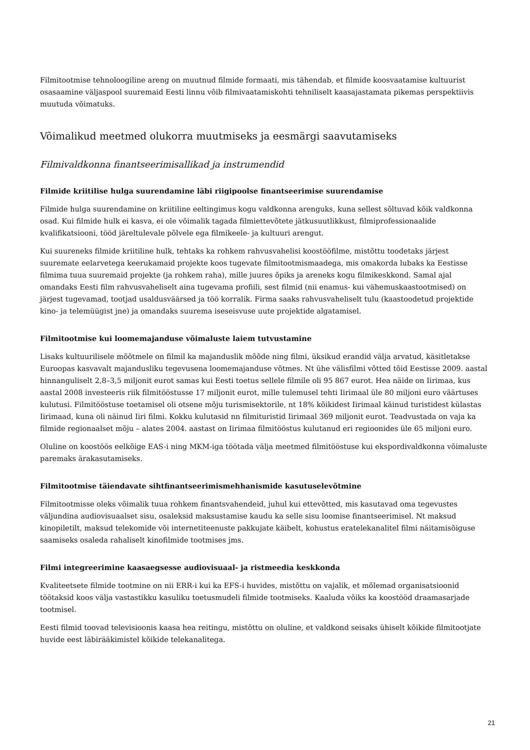Filmitootmise tehnoloogiline areng on muutnud filmide formaati, mis tähendab, et filmide koosvaatamise kultuurist osasaamine väljaspool suuremaid Eesti linnu võib filmivaatamiskohti tehniliselt kaasajastamata pikemas perspektiivis muutuda võimatuks.
Võimalikud meetmed olukorra muutmiseks ja eesmärgi saavutamiseks
Filmivaldkonna finantseerimisallikad ja instrumendid
Filmide kriitilise hulga suurendamine läbi riigipoolse finantseerimise suurendamise
Filmide hulga suurendamine on kriitiline eeltingimus kogu valdkonna arenguks, kuna sellest sõltuvad kõik valdkonna osad. Kui filmide hulk ei kasva, ei ole võimalik tagada filmiettevõtete jätkusuutlikkust, filmiprofessionaalide kvalifikatsiooni, tööd järeltulevale põlvele ega filmikeele- ja kultuuri arengut.
Kui suureneks filmide kriitiline hulk, tehtaks ka rohkem rahvusvahelisi koostööfilme, mistõttu toodetaks järjest suuremate eelarvetega keerukamaid projekte koos tugevate filmitootmismaadega, mis omakorda lubaks ka Eestisse filmima tuua suuremaid projekte (ja rohkem raha), mille juures õpiks ja areneks kogu filmikeskkond. Samal ajal omandaks Eesti film rahvusvaheliselt aina tugevama profiili, sest filmid (nii enamus- kui vähemuskaastootmised) on järjest tugevamad, tootjad usaldusväärsed ja töö korralik. Firma saaks rahvusvaheliselt tulu (kaastoodetud projektide kino- ja telemüügist jne) ja omandaks suurema iseseisvuse uute projektide algatamisel.
Filmitootmise kui loomemajanduse võimaluste laiem tutvustamine
Lisaks kultuurilisele mõõtmele on filmil ka majanduslik mõõde ning filmi, üksikud erandid välja arvatud, käsitletakse Euroopas kasvavalt majandusliku tegevusena loomemajanduse võtmes. Nt ühe välisfilmi võtted tõid Eestisse 2009. aastal hinnanguliselt 2,8–3,5 miljonit eurot samas kui Eesti toetus sellele filmile oli 95 867 eurot. Hea näide on Iirimaa, kus aastal 2008 investeeris riik filmitööstusse 17 miljonit eurot, mille tulemusel tehti Iirimaal üle 80 miljoni euro väärtuses kulutusi. Filmitööstuse toetamisel oli otsene mõju turismisektorile, nt 18% kõikidest Iirimaal käinud turistidest külastas Iirimaad, kuna oli näinud Iiri filmi. Kokku kulutasid nn filmituristid Iirimaal 369 miljonit eurot. Teadvustada on vaja ka filmide regionaalset mõju – alates 2004. aastast on Iirimaa filmitööstus kulutanud eri regioonides üle 65 miljoni euro.
Oluline on koostöös eelkõige EAS-i ning MKM-iga töötada välja meetmed filmitööstuse kui ekspordivaldkonna võimaluste paremaks ärakasutamiseks.
Filmitootmise täiendavate sihtfinantseerimismehhanismide kasutuselevõtmine
Filmitootmisse oleks võimalik tuua rohkem finantsvahendeid, juhul kui ettevõtted, mis kasutavad oma tegevustes väljundina audiovisuaalset sisu, osaleksid maksustamise kaudu ka selle sisu loomise finantseerimisel. Nt maksud kinopiletilt, maksud telekomide või internetiteenuste pakkujate käibelt, kohustus eratelekanalitel filmi näitamisõiguse saamiseks osaleda rahaliselt kinofilmide tootmises jms.
Filmi integreerimine kaasaegsesse audiovisuaal- ja ristmeedia keskkonda
Kvaliteetsete filmide tootmine on nii ERR-i kui ka EFS-i huvides, mistõttu on vajalik, et mõlemad organisatsioonid töötaksid koos välja vastastikku kasuliku toetusmudeli filmide tootmiseks. Kaaluda võiks ka koostööd draamasarjade tootmisel.
Eesti filmid toovad televisioonis kaasa hea reitingu, mistõttu on oluline, et valdkond seisaks ühiselt kõikide filmitootjate huvide eest läbirääkimistel kõikide telekanalitega.
21